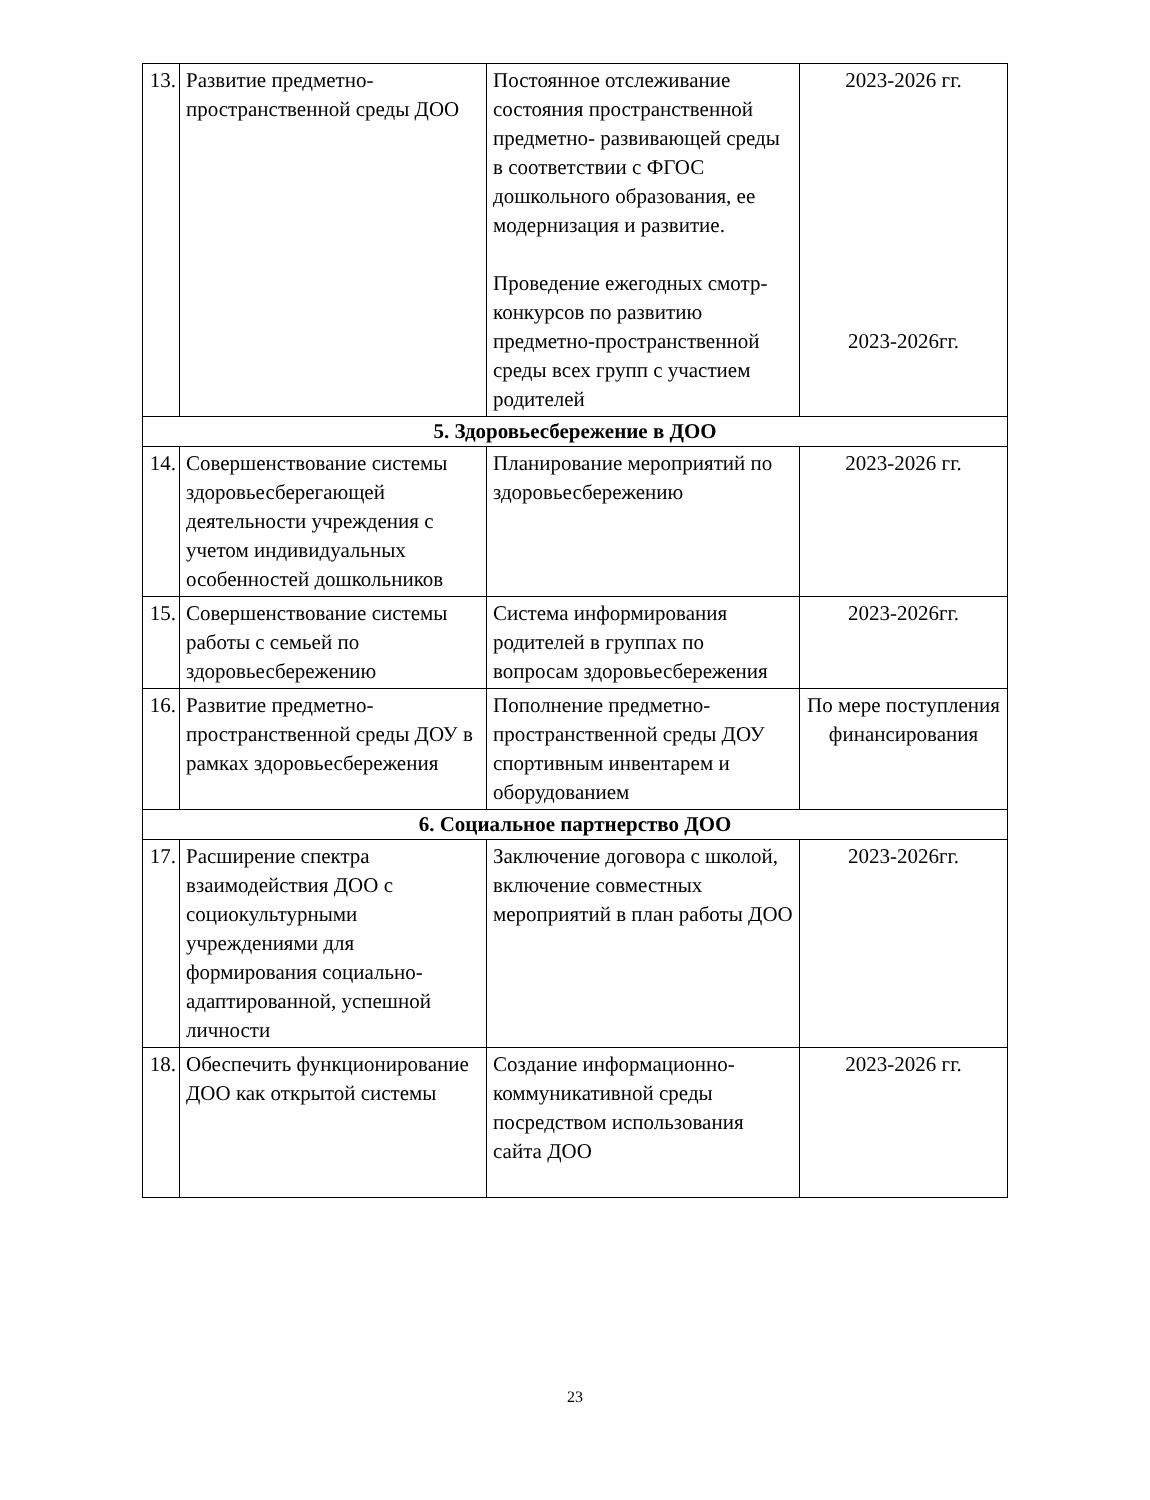| 13. | Развитие предметно-пространственной среды ДОО | Постоянное отслеживание состояния пространственной предметно- развивающей среды в соответствии с ФГОС дошкольного образования, ее модернизация и развитие. Проведение ежегодных смотр- конкурсов по развитию предметно-пространственной среды всех групп с участием родителей | 2023-2026 гг. 2023-2026гг. |
| 5. Здоровьесбережение в ДОО | | | |
| 14. | Совершенствование системы здоровьесберегающей деятельности учреждения с учетом индивидуальных особенностей дошкольников | Планирование мероприятий по здоровьесбережению | 2023-2026 гг. |
| 15. | Совершенствование системы работы с семьей по здоровьесбережению | Система информирования родителей в группах по вопросам здоровьесбережения | 2023-2026гг. |
| 16. | Развитие предметно-пространственной среды ДОУ в рамках здоровьесбережения | Пополнение предметно-пространственной среды ДОУ спортивным инвентарем и оборудованием | По мере поступления финансирования |
| 6. Социальное партнерство ДОО | | | |
| 17. | Расширение спектра взаимодействия ДОО с социокультурными учреждениями для формирования социально-адаптированной, успешной личности | Заключение договора с школой, включение совместных мероприятий в план работы ДОО | 2023-2026гг. |
| 18. | Обеспечить функционирование ДОО как открытой системы | Создание информационно-коммуникативной среды посредством использования сайта ДОО | 2023-2026 гг. |
23